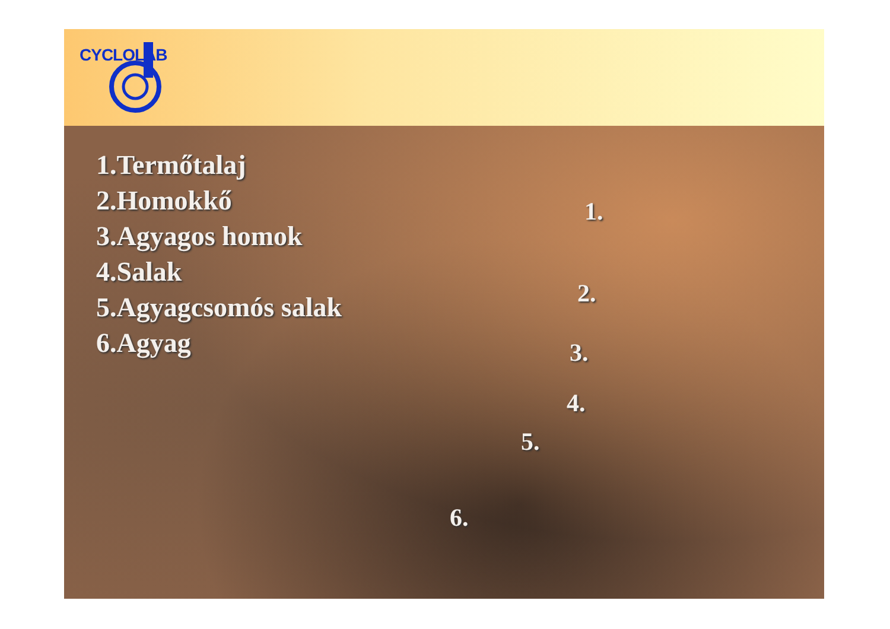CYCLOLAB
1.Termőtalaj
2.Homokkő
3.Agyagos homok
4.Salak
5.Agyagcsomós salak
6.Agyag
1.
2.
3.
4.
5.
6.